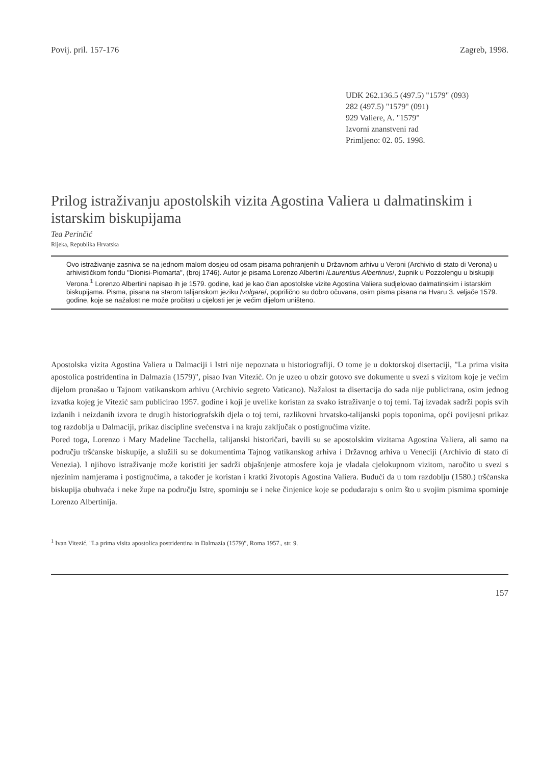Povij. pril. 157-176 Zagreb, 1998.
UDK 262.136.5 (497.5) "1579" (093)
282 (497.5) "1579" (091)
929 Valiere, A. "1579"
Izvorni znanstveni rad
Primljeno: 02. 05. 1998.
Prilog istraživanju apostolskih vizita Agostina Valiera u dalmatinskim i istarskim biskupijama
Tea Perinčić
Rijeka, Republika Hrvatska
Ovo istraživanje zasniva se na jednom malom dosjeu od osam pisama pohranjenih u Državnom arhivu u Veroni (Archivio di stato di Verona) u arhivističkom fondu "Dionisi-Piomarta", (broj 1746). Autor je pisama Lorenzo Albertini /Laurentius Albertinus/, župnik u Pozzolengu u biskupiji Verona.<sup>1</sup> Lorenzo Albertini napisao ih je 1579. godine, kad je kao član apostolske vizite Agostina Valiera sudjelovao dalmatinskim i istarskim biskupijama. Pisma, pisana na starom talijanskom jeziku /volgare/, poprilično su dobro očuvana, osim pisma pisana na Hvaru 3. veljače 1579. godine, koje se nažalost ne može pročitati u cijelosti jer je većim dijelom uništeno.
Apostolska vizita Agostina Valiera u Dalmaciji i Istri nije nepoznata u historiografiji. O tome je u doktorskoj disertaciji, "La prima visita apostolica postridentina in Dalmazia (1579)", pisao Ivan Vitezić. On je uzeo u obzir gotovo sve dokumente u svezi s vizitom koje je većim dijelom pronašao u Tajnom vatikanskom arhivu (Archivio segreto Vaticano). Nažalost ta disertacija do sada nije publicirana, osim jednog izvatka kojeg je Vitezić sam publicirao 1957. godine i koji je uvelike koristan za svako istraživanje o toj temi. Taj izvadak sadrži popis svih izdanih i neizdanih izvora te drugih historiografskih djela o toj temi, razlikovni hrvatsko-talijanski popis toponima, opći povijesni prikaz tog razdoblja u Dalmaciji, prikaz discipline svećenstva i na kraju zaključak o postignućima vizite.
Pored toga, Lorenzo i Mary Madeline Tacchella, talijanski historičari, bavili su se apostolskim vizitama Agostina Valiera, ali samo na području tršćanske biskupije, a služili su se dokumentima Tajnog vatikanskog arhiva i Državnog arhiva u Veneciji (Archivio di stato di Venezia). I njihovo istraživanje može koristiti jer sadrži objašnjenje atmosfere koja je vladala cjelokupnom vizitom, naročito u svezi s njezinim namjerama i postignućima, a također je koristan i kratki životopis Agostina Valiera. Budući da u tom razdoblju (1580.) tršćanska biskupija obuhvaća i neke župe na području Istre, spominju se i neke činjenice koje se podudaraju s onim što u svojim pismima spominje Lorenzo Albertinija.
<sup>1</sup> Ivan Vitezić, "La prima visita apostolica postridentina in Dalmazia (1579)", Roma 1957., str. 9.
157